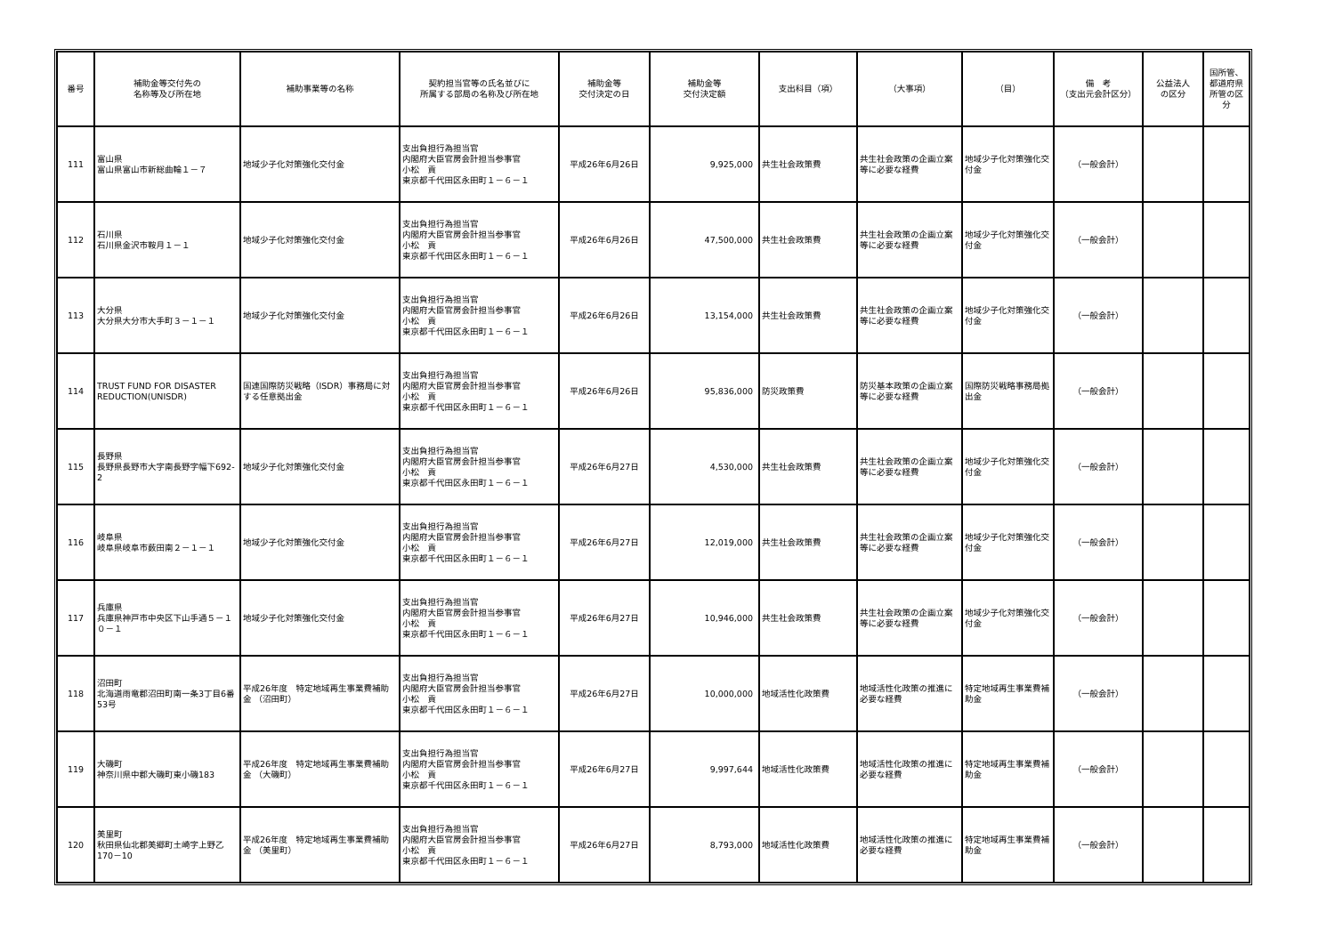| 番号 | 補助金等交付先の 名称等及び所在地 | 補助事業等の名称 | 契約担当官等の氏名並びに 所属する部局の名称及び所在地 | 補助金等 交付決定の日 | 補助金等 交付決定額 | 支出科目（項） | （大事項） | （目） | 備 考 （支出元会計区分） | 公益法人 の区分 | 国所管、 都道府県 所管の区分 |
| --- | --- | --- | --- | --- | --- | --- | --- | --- | --- | --- | --- |
| 111 | 富山県 富山県富山市新総曲輪１－７ | 地域少子化対策強化交付金 | 支出負担行為担当官 内閣府大臣官房会計担当参事官 小松 貢 東京都千代田区永田町１－６－１ | 平成26年6月26日 | 9,925,000 | 共生社会政策費 | 共生社会政策の企画立案等に必要な経費 | 地域少子化対策強化交付金 | （一般会計） | | |
| 112 | 石川県 石川県金沢市鞍月１－１ | 地域少子化対策強化交付金 | 支出負担行為担当官 内閣府大臣官房会計担当参事官 小松 貢 東京都千代田区永田町１－６－１ | 平成26年6月26日 | 47,500,000 | 共生社会政策費 | 共生社会政策の企画立案等に必要な経費 | 地域少子化対策強化交付金 | （一般会計） | | |
| 113 | 大分県 大分県大分市大手町３－１－１ | 地域少子化対策強化交付金 | 支出負担行為担当官 内閣府大臣官房会計担当参事官 小松 貢 東京都千代田区永田町１－６－１ | 平成26年6月26日 | 13,154,000 | 共生社会政策費 | 共生社会政策の企画立案等に必要な経費 | 地域少子化対策強化交付金 | （一般会計） | | |
| 114 | TRUST FUND FOR DISASTER REDUCTION(UNISDR) | 国連国際防災戦略（ISDR）事務局に対する任意拠出金 | 支出負担行為担当官 内閣府大臣官房会計担当参事官 小松 貢 東京都千代田区永田町１－６－１ | 平成26年6月26日 | 95,836,000 | 防災政策費 | 防災基本政策の企画立案等に必要な経費 | 国際防災戦略事務局拠出金 | （一般会計） | | |
| 115 | 長野県 長野県長野市大字南長野字幅下692-2 | 地域少子化対策強化交付金 | 支出負担行為担当官 内閣府大臣官房会計担当参事官 小松 貢 東京都千代田区永田町１－６－１ | 平成26年6月27日 | 4,530,000 | 共生社会政策費 | 共生社会政策の企画立案等に必要な経費 | 地域少子化対策強化交付金 | （一般会計） | | |
| 116 | 岐阜県 岐阜県岐阜市薮田南２－１－１ | 地域少子化対策強化交付金 | 支出負担行為担当官 内閣府大臣官房会計担当参事官 小松 貢 東京都千代田区永田町１－６－１ | 平成26年6月27日 | 12,019,000 | 共生社会政策費 | 共生社会政策の企画立案等に必要な経費 | 地域少子化対策強化交付金 | （一般会計） | | |
| 117 | 兵庫県 兵庫県神戸市中央区下山手通５－１０－１ | 地域少子化対策強化交付金 | 支出負担行為担当官 内閣府大臣官房会計担当参事官 小松 貢 東京都千代田区永田町１－６－１ | 平成26年6月27日 | 10,946,000 | 共生社会政策費 | 共生社会政策の企画立案等に必要な経費 | 地域少子化対策強化交付金 | （一般会計） | | |
| 118 | 沼田町 北海道雨竜郡沼田町南一条3丁目6番53号 | 平成26年度 特定地域再生事業費補助金 （沼田町） | 支出負担行為担当官 内閣府大臣官房会計担当参事官 小松 貢 東京都千代田区永田町１－６－１ | 平成26年6月27日 | 10,000,000 | 地域活性化政策費 | 地域活性化政策の推進に必要な経費 | 特定地域再生事業費補助金 | （一般会計） | | |
| 119 | 大磯町 神奈川県中郡大磯町東小磯183 | 平成26年度 特定地域再生事業費補助金 （大磯町） | 支出負担行為担当官 内閣府大臣官房会計担当参事官 小松 貢 東京都千代田区永田町１－６－１ | 平成26年6月27日 | 9,997,644 | 地域活性化政策費 | 地域活性化政策の推進に必要な経費 | 特定地域再生事業費補助金 | （一般会計） | | |
| 120 | 美里町 秋田県仙北郡美郷町土崎字上野乙170－10 | 平成26年度 特定地域再生事業費補助金 （美里町） | 支出負担行為担当官 内閣府大臣官房会計担当参事官 小松 貢 東京都千代田区永田町１－６－１ | 平成26年6月27日 | 8,793,000 | 地域活性化政策費 | 地域活性化政策の推進に必要な経費 | 特定地域再生事業費補助金 | （一般会計） | | |